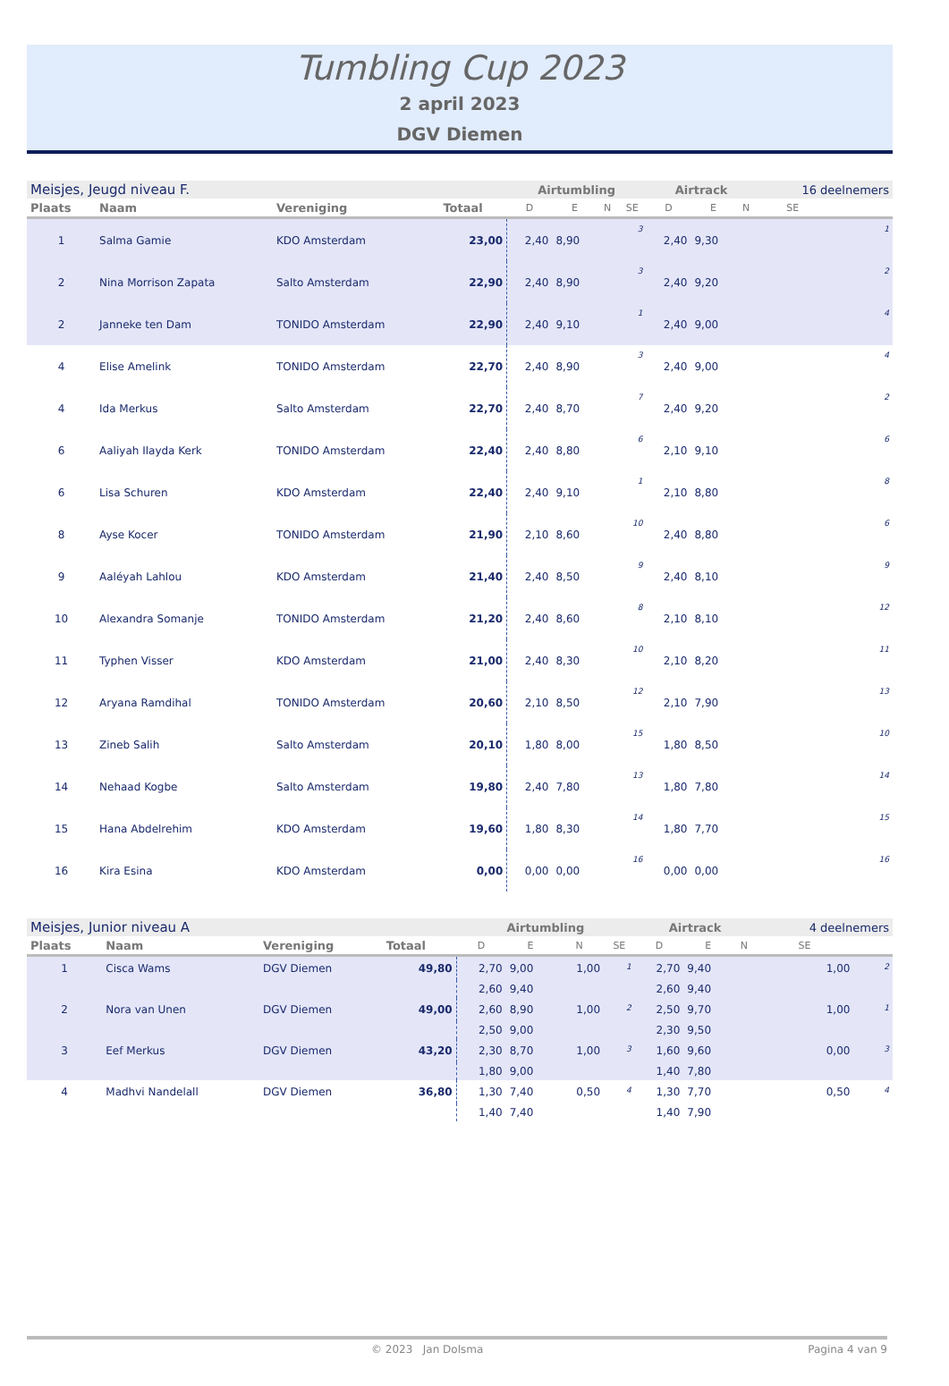Tumbling Cup 2023
2 april 2023
DGV Diemen
| Meisjes, Jeugd niveau F. | | | | Airtumbling | | | | Airtrack | | | 16 deelnemers | |
| Plaats | Naam | Vereniging | Totaal | D | E | N | SE | D | E | N | SE | |
| 1 | Salma Gamie | KDO Amsterdam | 23,00 | 2,40 | 8,90 | | 3 | 2,40 | 9,30 | | | 1 |
| 2 | Nina Morrison Zapata | Salto Amsterdam | 22,90 | 2,40 | 8,90 | | 3 | 2,40 | 9,20 | | | 2 |
| 2 | Janneke ten Dam | TONIDO Amsterdam | 22,90 | 2,40 | 9,10 | | 1 | 2,40 | 9,00 | | | 4 |
| 4 | Elise Amelink | TONIDO Amsterdam | 22,70 | 2,40 | 8,90 | | 3 | 2,40 | 9,00 | | | 4 |
| 4 | Ida Merkus | Salto Amsterdam | 22,70 | 2,40 | 8,70 | | 7 | 2,40 | 9,20 | | | 2 |
| 6 | Aaliyah Ilayda Kerk | TONIDO Amsterdam | 22,40 | 2,40 | 8,80 | | 6 | 2,10 | 9,10 | | | 6 |
| 6 | Lisa Schuren | KDO Amsterdam | 22,40 | 2,40 | 9,10 | | 1 | 2,10 | 8,80 | | | 8 |
| 8 | Ayse Kocer | TONIDO Amsterdam | 21,90 | 2,10 | 8,60 | | 10 | 2,40 | 8,80 | | | 6 |
| 9 | Aaléyah Lahlou | KDO Amsterdam | 21,40 | 2,40 | 8,50 | | 9 | 2,40 | 8,10 | | | 9 |
| 10 | Alexandra Somanje | TONIDO Amsterdam | 21,20 | 2,40 | 8,60 | | 8 | 2,10 | 8,10 | | | 12 |
| 11 | Typhen Visser | KDO Amsterdam | 21,00 | 2,40 | 8,30 | | 10 | 2,10 | 8,20 | | | 11 |
| 12 | Aryana Ramdihal | TONIDO Amsterdam | 20,60 | 2,10 | 8,50 | | 12 | 2,10 | 7,90 | | | 13 |
| 13 | Zineb Salih | Salto Amsterdam | 20,10 | 1,80 | 8,00 | | 15 | 1,80 | 8,50 | | | 10 |
| 14 | Nehaad Kogbe | Salto Amsterdam | 19,80 | 2,40 | 7,80 | | 13 | 1,80 | 7,80 | | | 14 |
| 15 | Hana Abdelrehim | KDO Amsterdam | 19,60 | 1,80 | 8,30 | | 14 | 1,80 | 7,70 | | | 15 |
| 16 | Kira Esina | KDO Amsterdam | 0,00 | 0,00 | 0,00 | | 16 | 0,00 | 0,00 | | | 16 |
| Meisjes, Junior niveau A | | | | Airtumbling | | | | Airtrack | | | 4 deelnemers | |
| Plaats | Naam | Vereniging | Totaal | D | E | N | SE | D | E | N | SE | |
| 1 | Cisca Wams | DGV Diemen | 49,80 | 2,70 | 9,00 | 1,00 | 1 | 2,70 | 9,40 | | 1,00 | 2 |
| | | | | 2,60 | 9,40 | | | 2,60 | 9,40 | | | |
| 2 | Nora van Unen | DGV Diemen | 49,00 | 2,60 | 8,90 | 1,00 | 2 | 2,50 | 9,70 | | 1,00 | 1 |
| | | | | 2,50 | 9,00 | | | 2,30 | 9,50 | | | |
| 3 | Eef Merkus | DGV Diemen | 43,20 | 2,30 | 8,70 | 1,00 | 3 | 1,60 | 9,60 | | 0,00 | 3 |
| | | | | 1,80 | 9,00 | | | 1,40 | 7,80 | | | |
| 4 | Madhvi Nandelall | DGV Diemen | 36,80 | 1,30 | 7,40 | 0,50 | 4 | 1,30 | 7,70 | | 0,50 | 4 |
| | | | | 1,40 | 7,40 | | | 1,40 | 7,90 | | | |
© 2023 Jan Dolsma Pagina 4 van 9